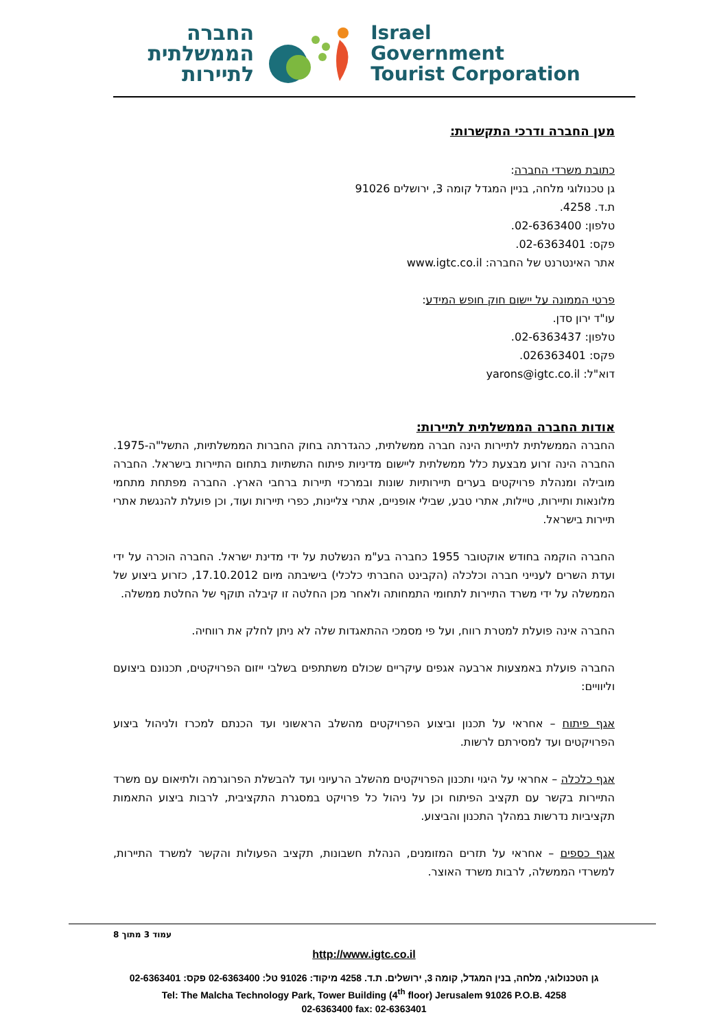החברה
הממשלתית
לתיירות
Israel
Government
Tourist Corporation
מען החברה ודרכי התקשרות:
כתובת משרדי החברה:
גן טכנולוגי מלחה, בניין המגדל קומה 3, ירושלים 91026
ת.ד. 4258.
טלפון: 02-6363400.
פקס: 02-6363401.
אתר האינטרנט של החברה: www.igtc.co.il
פרטי הממונה על יישום חוק חופש המידע:
עו"ד ירון סדן.
טלפון: 02-6363437.
פקס: 026363401.
דוא"ל: yarons@igtc.co.il
אודות החברה הממשלתית לתיירות:
החברה הממשלתית לתיירות הינה חברה ממשלתית, כהגדרתה בחוק החברות הממשלתיות, התשל"ה-1975. החברה הינה זרוע מבצעת כלל ממשלתית ליישום מדיניות פיתוח התשתיות בתחום התיירות בישראל. החברה מובילה ומנהלת פרויקטים בערים תיירותיות שונות ובמרכזי תיירות ברחבי הארץ. החברה מפתחת מתחמי מלונאות ותיירות, טיילות, אתרי טבע, שבילי אופניים, אתרי צליינות, כפרי תיירות ועוד, וכן פועלת להנגשת אתרי תיירות בישראל.
החברה הוקמה בחודש אוקטובר 1955 כחברה בע"מ הנשלטת על ידי מדינת ישראל. החברה הוכרה על ידי ועדת השרים לענייני חברה וכלכלה (הקבינט החברתי כלכלי) בישיבתה מיום 17.10.2012, כזרוע ביצוע של הממשלה על ידי משרד התיירות לתחומי התמחותה ולאחר מכן החלטה זו קיבלה תוקף של החלטת ממשלה.
החברה אינה פועלת למטרת רווח, ועל פי מסמכי ההתאגדות שלה לא ניתן לחלק את רווחיה.
החברה פועלת באמצעות ארבעה אגפים עיקריים שכולם משתתפים בשלבי ייזום הפרויקטים, תכנונם ביצועם וליוויים:
אגף פיתוח – אחראי על תכנון וביצוע הפרויקטים מהשלב הראשוני ועד הכנתם למכרז ולניהול ביצוע הפרויקטים ועד למסירתם לרשות.
אגף כלכלה – אחראי על היגוי ותכנון הפרויקטים מהשלב הרעיוני ועד להבשלת הפרוגרמה ולתיאום עם משרד התיירות בקשר עם תקציב הפיתוח וכן על ניהול כל פרויקט במסגרת התקציבית, לרבות ביצוע התאמות תקציביות נדרשות במהלך התכנון והביצוע.
אגף כספים – אחראי על תזרים המזומנים, הנהלת חשבונות, תקציב הפעולות והקשר למשרד התיירות, למשרדי הממשלה, לרבות משרד האוצר.
עמוד 3 מתוך 8
http://www.igtc.co.il
גן הטכנולוגי, מלחה, בנין המגדל, קומה 3, ירושלים. ת.ד. 4258 מיקוד: 91026 טל: 02-6363400 פקס: 02-6363401
Tel: The Malcha Technology Park, Tower Building (4<sup>th</sup> floor) Jerusalem 91026 P.O.B. 4258
02-6363400 fax: 02-6363401